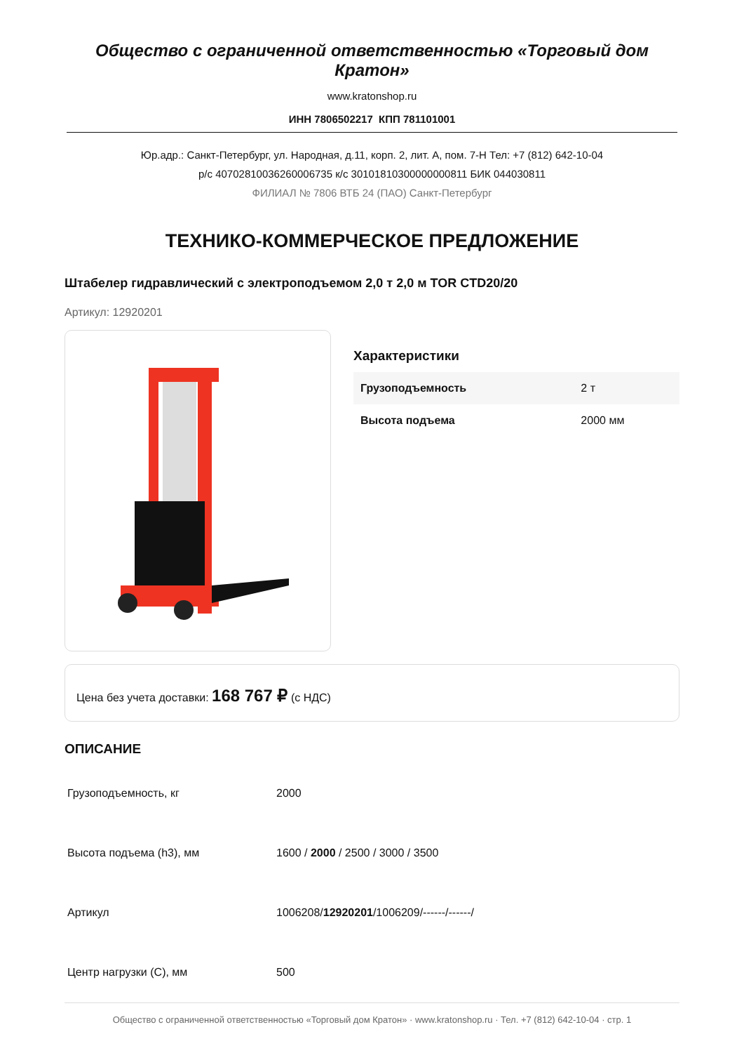Общество с ограниченной ответственностью «Торговый дом Кратон»
www.kratonshop.ru
ИНН 7806502217 КПП 781101001
Юр.адр.: Санкт-Петербург, ул. Народная, д.11, корп. 2, лит. А, пом. 7-Н Тел: +7 (812) 642-10-04
р/с 40702810036260006735 к/с 30101810300000000811 БИК 044030811
ФИЛИАЛ № 7806 ВТБ 24 (ПАО) Санкт-Петербург
ТЕХНИКО-КОММЕРЧЕСКОЕ ПРЕДЛОЖЕНИЕ
Штабелер гидравлический с электроподъемом 2,0 т 2,0 м TOR CTD20/20
Артикул: 12920201
Характеристики
| Грузоподъемность | 2 т |
| Высота подъема | 2000 мм |
Цена без учета доставки: 168 767 ₽ (с НДС)
ОПИСАНИЕ
| Грузоподъемность, кг | 2000 |
| Высота подъема (h3), мм | 1600 / 2000 / 2500 / 3000 / 3500 |
| Артикул | 1006208/ 12920201 /1006209/------/------/ |
| Центр нагрузки (С), мм | 500 |
Общество с ограниченной ответственностью «Торговый дом Кратон» · www.kratonshop.ru · Тел. +7 (812) 642-10-04 · стр. 1